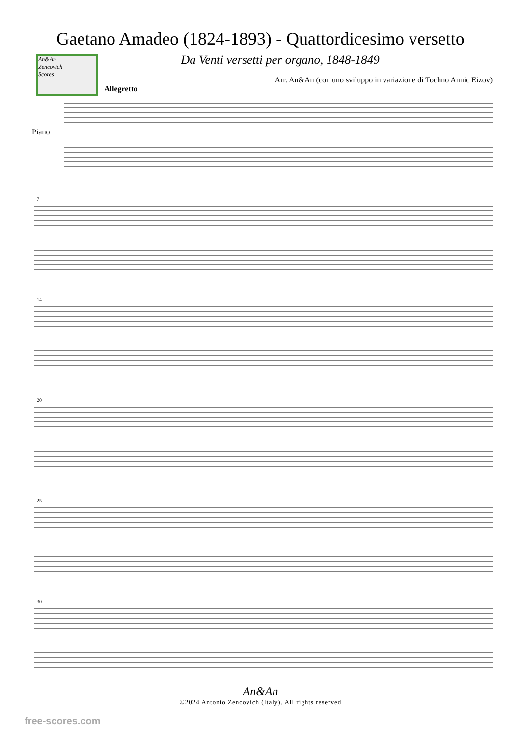Gaetano Amadeo (1824-1893) - Quattordicesimo versetto
Da Venti versetti per organo, 1848-1849
An&An
Zencovich
Scores
Arr. An&An (con uno sviluppo in variazione di Tochno Annic Eizov)
Allegretto
Piano
7
14
20
25
30
An&An
©2024 Antonio Zencovich (Italy). All rights reserved
free-scores.com